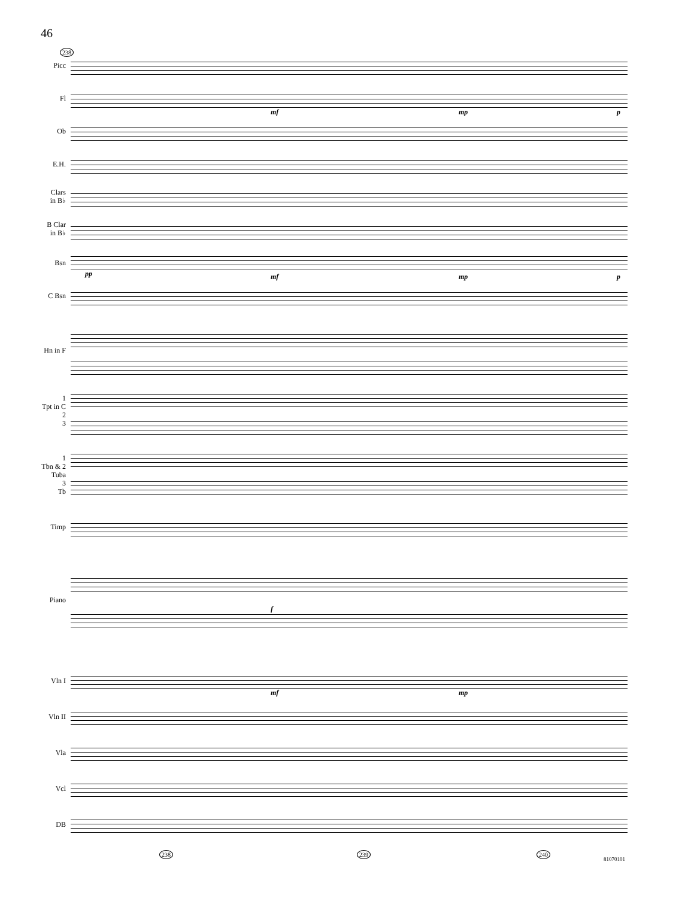46
Picc
Fl
Ob
E.H.
Clars
in B♭
B Clar
in B♭
Bsn
C Bsn
Hn in F
1
Tpt in C
2
3
1
Tbn & 2
Tuba
3
Tb
Timp
Piano
Vln I
Vln II
Vla
Vcl
DB
mf mp p
pp mf mp p
f
mf mp
238
238 239 240
81070101